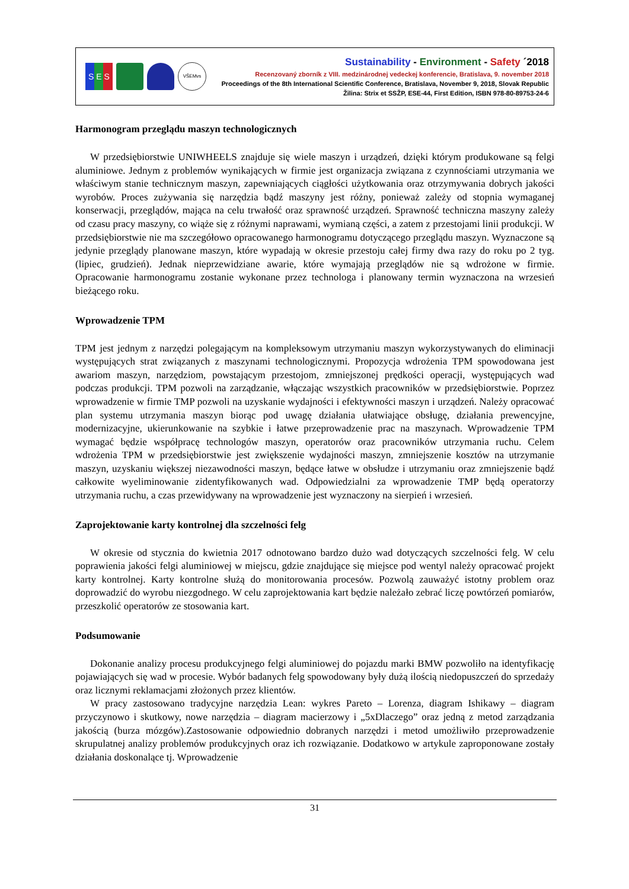S E S
VŠEMvs
Sustainability - Environment - Safety ´2018
Recenzovaný zborník z VIII. medzinárodnej vedeckej konferencie, Bratislava, 9. november 2018
Proceedings of the 8th International Scientific Conference, Bratislava, November 9, 2018, Slovak Republic
Žilina: Strix et SSŽP, ESE-44, First Edition, ISBN 978-80-89753-24-6
Harmonogram przeglądu maszyn technologicznych
W przedsiębiorstwie UNIWHEELS znajduje się wiele maszyn i urządzeń, dzięki którym produkowane są felgi aluminiowe. Jednym z problemów wynikających w firmie jest organizacja związana z czynnościami utrzymania we właściwym stanie technicznym maszyn, zapewniających ciągłości użytkowania oraz otrzymywania dobrych jakości wyrobów. Proces zużywania się narzędzia bądź maszyny jest różny, ponieważ zależy od stopnia wymaganej konserwacji, przeglądów, mająca na celu trwałość oraz sprawność urządzeń. Sprawność techniczna maszyny zależy od czasu pracy maszyny, co wiąże się z różnymi naprawami, wymianą części, a zatem z przestojami linii produkcji. W przedsiębiorstwie nie ma szczegółowo opracowanego harmonogramu dotyczącego przeglądu maszyn. Wyznaczone są jedynie przeglądy planowane maszyn, które wypadają w okresie przestoju całej firmy dwa razy do roku po 2 tyg. (lipiec, grudzień). Jednak nieprzewidziane awarie, które wymajają przeglądów nie są wdrożone w firmie. Opracowanie harmonogramu zostanie wykonane przez technologa i planowany termin wyznaczona na wrzesień bieżącego roku.
Wprowadzenie TPM
TPM jest jednym z narzędzi polegającym na kompleksowym utrzymaniu maszyn wykorzystywanych do eliminacji występujących strat związanych z maszynami technologicznymi. Propozycja wdrożenia TPM spowodowana jest awariom maszyn, narzędziom, powstającym przestojom, zmniejszonej prędkości operacji, występujących wad podczas produkcji. TPM pozwoli na zarządzanie, włączając wszystkich pracowników w przedsiębiorstwie. Poprzez wprowadzenie w firmie TMP pozwoli na uzyskanie wydajności i efektywności maszyn i urządzeń. Należy opracować plan systemu utrzymania maszyn biorąc pod uwagę działania ułatwiające obsługę, działania prewencyjne, modernizacyjne, ukierunkowanie na szybkie i łatwe przeprowadzenie prac na maszynach. Wprowadzenie TPM wymagać będzie współpracę technologów maszyn, operatorów oraz pracowników utrzymania ruchu. Celem wdrożenia TPM w przedsiębiorstwie jest zwiększenie wydajności maszyn, zmniejszenie kosztów na utrzymanie maszyn, uzyskaniu większej niezawodności maszyn, będące łatwe w obsłudze i utrzymaniu oraz zmniejszenie bądź całkowite wyeliminowanie zidentyfikowanych wad. Odpowiedzialni za wprowadzenie TMP będą operatorzy utrzymania ruchu, a czas przewidywany na wprowadzenie jest wyznaczony na sierpień i wrzesień.
Zaprojektowanie karty kontrolnej dla szczelności felg
W okresie od stycznia do kwietnia 2017 odnotowano bardzo dużo wad dotyczących szczelności felg. W celu poprawienia jakości felgi aluminiowej w miejscu, gdzie znajdujące się miejsce pod wentyl należy opracować projekt karty kontrolnej. Karty kontrolne służą do monitorowania procesów. Pozwolą zauważyć istotny problem oraz doprowadzić do wyrobu niezgodnego. W celu zaprojektowania kart będzie należało zebrać liczę powtórzeń pomiarów, przeszkolić operatorów ze stosowania kart.
Podsumowanie
Dokonanie analizy procesu produkcyjnego felgi aluminiowej do pojazdu marki BMW pozwoliło na identyfikację pojawiających się wad w procesie. Wybór badanych felg spowodowany były dużą ilością niedopuszczeń do sprzedaży oraz licznymi reklamacjami złożonych przez klientów.
W pracy zastosowano tradycyjne narzędzia Lean: wykres Pareto – Lorenza, diagram Ishikawy – diagram przyczynowo i skutkowy, nowe narzędzia – diagram macierzowy i „5xDlaczego” oraz jedną z metod zarządzania jakością (burza mózgów).Zastosowanie odpowiednio dobranych narzędzi i metod umożliwiło przeprowadzenie skrupulatnej analizy problemów produkcyjnych oraz ich rozwiązanie. Dodatkowo w artykule zaproponowane zostały działania doskonalące tj. Wprowadzenie
31